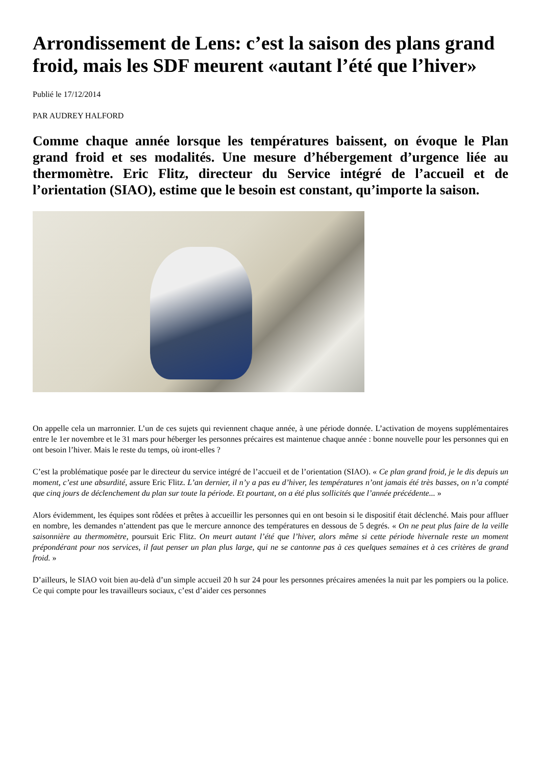Arrondissement de Lens: c’est la saison des plans grand froid, mais les SDF meurent «autant l’été que l’hiver»
Publié le 17/12/2014
PAR AUDREY HALFORD
Comme chaque année lorsque les températures baissent, on évoque le Plan grand froid et ses modalités. Une mesure d’hébergement d’urgence liée au thermomètre. Eric Flitz, directeur du Service intégré de l’accueil et de l’orientation (SIAO), estime que le besoin est constant, qu’importe la saison.
On appelle cela un marronnier. L’un de ces sujets qui reviennent chaque année, à une période donnée. L’activation de moyens supplémentaires entre le 1er novembre et le 31 mars pour héberger les personnes précaires est maintenue chaque année : bonne nouvelle pour les personnes qui en ont besoin l’hiver. Mais le reste du temps, où iront-elles ?
C’est la problématique posée par le directeur du service intégré de l’accueil et de l’orientation (SIAO). « Ce plan grand froid, je le dis depuis un moment, c’est une absurdité, assure Eric Flitz. L’an dernier, il n’y a pas eu d’hiver, les températures n’ont jamais été très basses, on n’a compté que cinq jours de déclenchement du plan sur toute la période. Et pourtant, on a été plus sollicités que l’année précédente... »
Alors évidemment, les équipes sont rôdées et prêtes à accueillir les personnes qui en ont besoin si le dispositif était déclenché. Mais pour affluer en nombre, les demandes n’attendent pas que le mercure annonce des températures en dessous de 5 degrés. « On ne peut plus faire de la veille saisonnière au thermomètre, poursuit Eric Flitz. On meurt autant l’été que l’hiver, alors même si cette période hivernale reste un moment prépondérant pour nos services, il faut penser un plan plus large, qui ne se cantonne pas à ces quelques semaines et à ces critères de grand froid. »
D’ailleurs, le SIAO voit bien au-delà d’un simple accueil 20 h sur 24 pour les personnes précaires amenées la nuit par les pompiers ou la police. Ce qui compte pour les travailleurs sociaux, c’est d’aider ces personnes